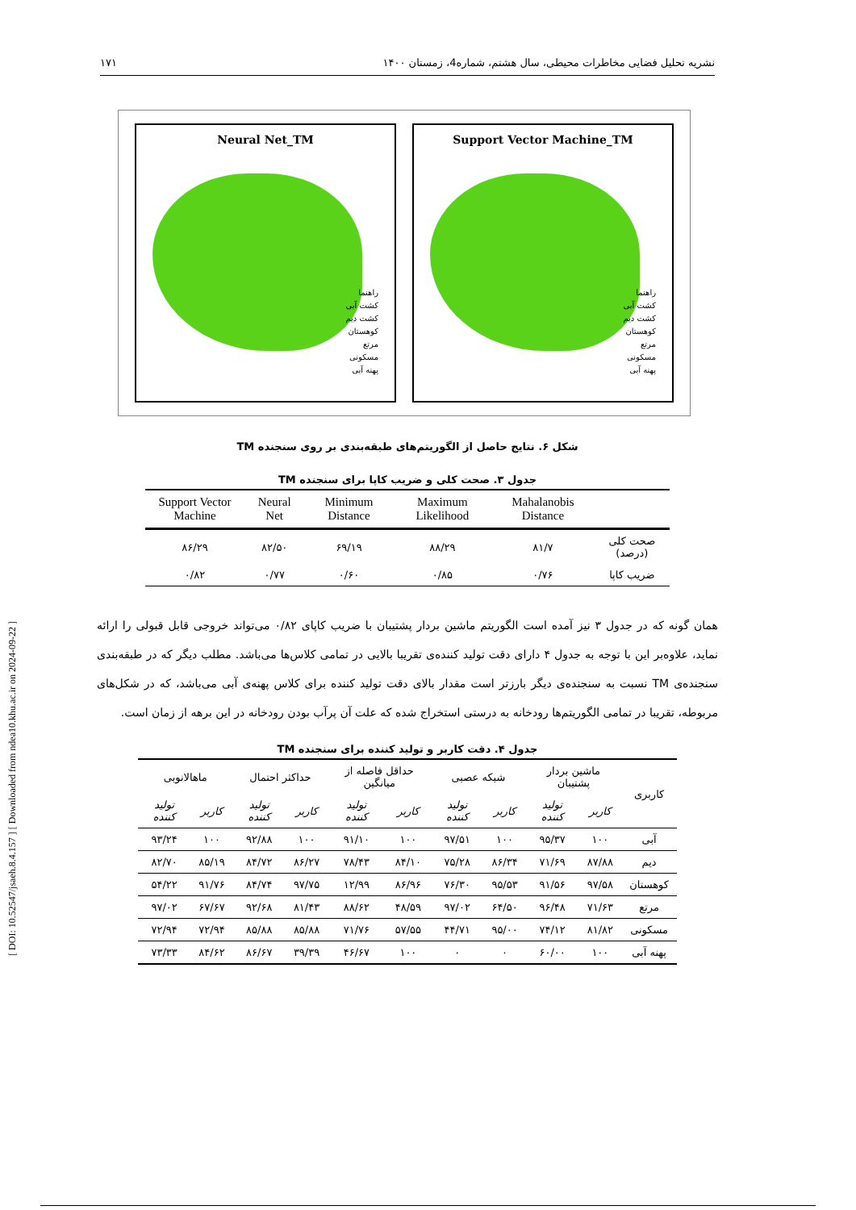[ DOI: 10.52547/jsaeh.8.4.157 ] [ Downloaded from ndea10.khu.ac.ir on 2024-09-22 ]
نشریه تحلیل فضایی مخاطرات محیطی، سال هشتم، شماره4، زمستان ۱۴۰۰ ۱۷۱
Neural Net_TM
راهنما
کشت آبی
کشت دیم
کوهستان
مرتع
مسکونی
پهنه آبی
Support Vector Machine_TM
راهنما
کشت آبی
کشت دیم
کوهستان
مرتع
مسکونی
پهنه آبی
شکل ۶. نتایج حاصل از الگوریتم‌های طبقه‌بندی بر روی سنجنده TM
جدول ۳. صحت کلی و ضریب کاپا برای سنجنده TM
| | Mahalanobis Distance | Maximum Likelihood | Minimum Distance | Neural Net | Support Vector Machine |
| --- | --- | --- | --- | --- | --- |
| صحت کلی (درصد) | ۸۱/۷ | ۸۸/۲۹ | ۶۹/۱۹ | ۸۲/۵۰ | ۸۶/۲۹ |
| ضریب کاپا | ۰/۷۶ | ۰/۸۵ | ۰/۶۰ | ۰/۷۷ | ۰/۸۲ |
همان گونه که در جدول ۳ نیز آمده است الگوریتم ماشین بردار پشتیبان با ضریب کاپای ۰/۸۲ می‌تواند خروجی قابل قبولی را ارائه نماید، علاوه‌بر این با توجه به جدول ۴ دارای دقت تولید کننده‌ی تقریبا بالایی در تمامی کلاس‌ها می‌باشد. مطلب دیگر که در طبقه‌بندی سنجنده‌ی TM نسبت به سنجنده‌ی دیگر بارزتر است مقدار بالای دقت تولید کننده برای کلاس پهنه‌ی آبی می‌باشد، که در شکل‌های مربوطه، تقریبا در تمامی الگوریتم‌ها رودخانه به درستی استخراج شده که علت آن پرآب بودن رودخانه در این برهه از زمان است.
جدول ۴. دقت کاربر و تولید کننده برای سنجنده TM
| کاربری | ماشین بردار پشتیبان | | شبکه عصبی | | حداقل فاصله از میانگین | | حداکثر احتمال | | ماهالانوبی | |
| --- | --- | --- | --- | --- | --- | --- | --- | --- | --- | --- |
| | کاربر | تولید کننده | کاربر | تولید کننده | کاربر | تولید کننده | کاربر | تولید کننده | کاربر | تولید کننده |
| آبی | ۱۰۰ | ۹۵/۳۷ | ۱۰۰ | ۹۷/۵۱ | ۱۰۰ | ۹۱/۱۰ | ۱۰۰ | ۹۲/۸۸ | ۱۰۰ | ۹۳/۲۴ |
| دیم | ۸۷/۸۸ | ۷۱/۶۹ | ۸۶/۳۴ | ۷۵/۲۸ | ۸۴/۱۰ | ۷۸/۴۳ | ۸۶/۲۷ | ۸۴/۷۲ | ۸۵/۱۹ | ۸۲/۷۰ |
| کوهستان | ۹۷/۵۸ | ۹۱/۵۶ | ۹۵/۵۳ | ۷۶/۳۰ | ۸۶/۹۶ | ۱۲/۹۹ | ۹۷/۷۵ | ۸۴/۷۴ | ۹۱/۷۶ | ۵۴/۲۲ |
| مرتع | ۷۱/۶۳ | ۹۶/۴۸ | ۶۴/۵۰ | ۹۷/۰۲ | ۴۸/۵۹ | ۸۸/۶۲ | ۸۱/۴۳ | ۹۲/۶۸ | ۶۷/۶۷ | ۹۷/۰۲ |
| مسکونی | ۸۱/۸۲ | ۷۴/۱۲ | ۹۵/۰۰ | ۴۴/۷۱ | ۵۷/۵۵ | ۷۱/۷۶ | ۸۵/۸۸ | ۸۵/۸۸ | ۷۲/۹۴ | ۷۲/۹۴ |
| پهنه آبی | ۱۰۰ | ۶۰/۰۰ | ۰ | ۰ | ۱۰۰ | ۴۶/۶۷ | ۳۹/۳۹ | ۸۶/۶۷ | ۸۴/۶۲ | ۷۳/۳۳ |